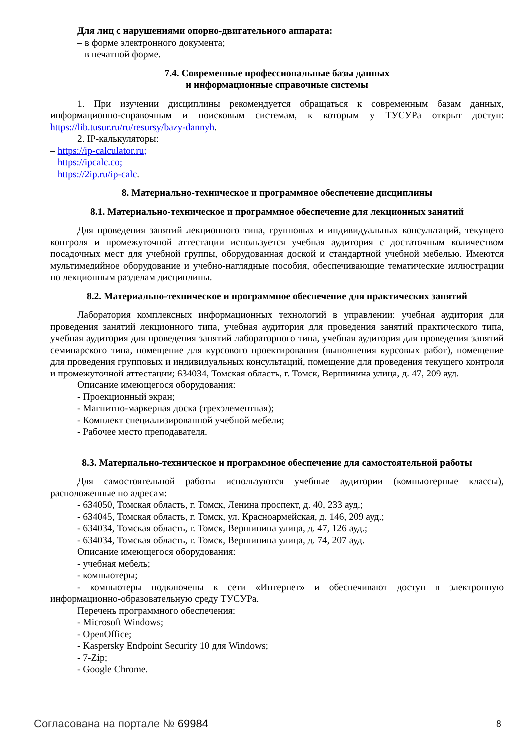Для лиц с нарушениями опорно-двигательного аппарата:
– в форме электронного документа;
– в печатной форме.
7.4. Современные профессиональные базы данных
и информационные справочные системы
1. При изучении дисциплины рекомендуется обращаться к современным базам данных, информационно-справочным и поисковым системам, к которым у ТУСУРа открыт доступ: https://lib.tusur.ru/ru/resursy/bazy-dannyh.
2. IP-калькуляторы:
– https://ip-calculator.ru;
– https://ipcalc.co;
– https://2ip.ru/ip-calc.
8. Материально-техническое и программное обеспечение дисциплины
8.1. Материально-техническое и программное обеспечение для лекционных занятий
Для проведения занятий лекционного типа, групповых и индивидуальных консультаций, текущего контроля и промежуточной аттестации используется учебная аудитория с достаточным количеством посадочных мест для учебной группы, оборудованная доской и стандартной учебной мебелью. Имеются мультимедийное оборудование и учебно-наглядные пособия, обеспечивающие тематические иллюстрации по лекционным разделам дисциплины.
8.2. Материально-техническое и программное обеспечение для практических занятий
Лаборатория комплексных информационных технологий в управлении: учебная аудитория для проведения занятий лекционного типа, учебная аудитория для проведения занятий практического типа, учебная аудитория для проведения занятий лабораторного типа, учебная аудитория для проведения занятий семинарского типа, помещение для курсового проектирования (выполнения курсовых работ), помещение для проведения групповых и индивидуальных консультаций, помещение для проведения текущего контроля и промежуточной аттестации; 634034, Томская область, г. Томск, Вершинина улица, д. 47, 209 ауд.
Описание имеющегося оборудования:
- Проекционный экран;
- Магнитно-маркерная доска (трехэлементная);
- Комплект специализированной учебной мебели;
- Рабочее место преподавателя.
8.3. Материально-техническое и программное обеспечение для самостоятельной работы
Для самостоятельной работы используются учебные аудитории (компьютерные классы), расположенные по адресам:
- 634050, Томская область, г. Томск, Ленина проспект, д. 40, 233 ауд.;
- 634045, Томская область, г. Томск, ул. Красноармейская, д. 146, 209 ауд.;
- 634034, Томская область, г. Томск, Вершинина улица, д. 47, 126 ауд.;
- 634034, Томская область, г. Томск, Вершинина улица, д. 74, 207 ауд.
Описание имеющегося оборудования:
- учебная мебель;
- компьютеры;
- компьютеры подключены к сети «Интернет» и обеспечивают доступ в электронную информационно-образовательную среду ТУСУРа.
Перечень программного обеспечения:
- Microsoft Windows;
- OpenOffice;
- Kaspersky Endpoint Security 10 для Windows;
- 7-Zip;
- Google Chrome.
Согласована на портале № 69984 8